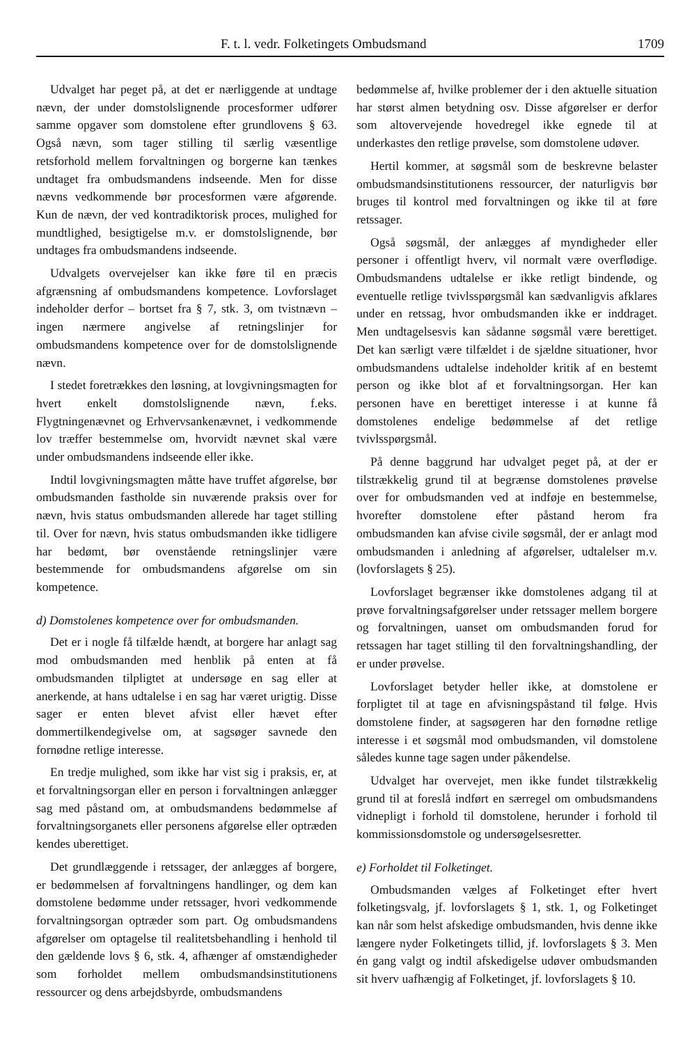F. t. l. vedr. Folketingets Ombudsmand 1709
Udvalget har peget på, at det er nærliggende at undtage nævn, der under domstolslignende procesformer udfører samme opgaver som domstolene efter grundlovens § 63. Også nævn, som tager stilling til særlig væsentlige retsforhold mellem forvaltningen og borgerne kan tænkes undtaget fra ombudsmandens indseende. Men for disse nævns vedkommende bør procesformen være afgørende. Kun de nævn, der ved kontradiktorisk proces, mulighed for mundtlighed, besigtigelse m.v. er domstolslignende, bør undtages fra ombudsmandens indseende.
Udvalgets overvejelser kan ikke føre til en præcis afgrænsning af ombudsmandens kompetence. Lovforslaget indeholder derfor – bortset fra § 7, stk. 3, om tvistnævn – ingen nærmere angivelse af retningslinjer for ombudsmandens kompetence over for de domstolslignende nævn.
I stedet foretrækkes den løsning, at lovgivningsmagten for hvert enkelt domstolslignende nævn, f.eks. Flygtningenævnet og Erhvervsankenævnet, i vedkommende lov træffer bestemmelse om, hvorvidt nævnet skal være under ombudsmandens indseende eller ikke.
Indtil lovgivningsmagten måtte have truffet afgørelse, bør ombudsmanden fastholde sin nuværende praksis over for nævn, hvis status ombudsmanden allerede har taget stilling til. Over for nævn, hvis status ombudsmanden ikke tidligere har bedømt, bør ovenstående retningslinjer være bestemmende for ombudsmandens afgørelse om sin kompetence.
d) Domstolenes kompetence over for ombudsmanden.
Det er i nogle få tilfælde hændt, at borgere har anlagt sag mod ombudsmanden med henblik på enten at få ombudsmanden tilpligtet at undersøge en sag eller at anerkende, at hans udtalelse i en sag har været urigtig. Disse sager er enten blevet afvist eller hævet efter dommertilkendegivelse om, at sagsøger savnede den fornødne retlige interesse.
En tredje mulighed, som ikke har vist sig i praksis, er, at et forvaltningsorgan eller en person i forvaltningen anlægger sag med påstand om, at ombudsmandens bedømmelse af forvaltningsorganets eller personens afgørelse eller optræden kendes uberettiget.
Det grundlæggende i retssager, der anlægges af borgere, er bedømmelsen af forvaltningens handlinger, og dem kan domstolene bedømme under retssager, hvori vedkommende forvaltningsorgan optræder som part. Og ombudsmandens afgørelser om optagelse til realitetsbehandling i henhold til den gældende lovs § 6, stk. 4, afhænger af omstændigheder som forholdet mellem ombudsmandsinstitutionens ressourcer og dens arbejdsbyrde, ombudsmandens
bedømmelse af, hvilke problemer der i den aktuelle situation har størst almen betydning osv. Disse afgørelser er derfor som altovervejende hovedregel ikke egnede til at underkastes den retlige prøvelse, som domstolene udøver.
Hertil kommer, at søgsmål som de beskrevne belaster ombudsmandsinstitutionens ressourcer, der naturligvis bør bruges til kontrol med forvaltningen og ikke til at føre retssager.
Også søgsmål, der anlægges af myndigheder eller personer i offentligt hverv, vil normalt være overflødige. Ombudsmandens udtalelse er ikke retligt bindende, og eventuelle retlige tvivlsspørgsmål kan sædvanligvis afklares under en retssag, hvor ombudsmanden ikke er inddraget. Men undtagelsesvis kan sådanne søgsmål være berettiget. Det kan særligt være tilfældet i de sjældne situationer, hvor ombudsmandens udtalelse indeholder kritik af en bestemt person og ikke blot af et forvaltningsorgan. Her kan personen have en berettiget interesse i at kunne få domstolenes endelige bedømmelse af det retlige tvivlsspørgsmål.
På denne baggrund har udvalget peget på, at der er tilstrækkelig grund til at begrænse domstolenes prøvelse over for ombudsmanden ved at indføje en bestemmelse, hvorefter domstolene efter påstand herom fra ombudsmanden kan afvise civile søgsmål, der er anlagt mod ombudsmanden i anledning af afgørelser, udtalelser m.v. (lovforslagets § 25).
Lovforslaget begrænser ikke domstolenes adgang til at prøve forvaltningsafgørelser under retssager mellem borgere og forvaltningen, uanset om ombudsmanden forud for retssagen har taget stilling til den forvaltningshandling, der er under prøvelse.
Lovforslaget betyder heller ikke, at domstolene er forpligtet til at tage en afvisningspåstand til følge. Hvis domstolene finder, at sagsøgeren har den fornødne retlige interesse i et søgsmål mod ombudsmanden, vil domstolene således kunne tage sagen under påkendelse.
Udvalget har overvejet, men ikke fundet tilstrækkelig grund til at foreslå indført en særregel om ombudsmandens vidnepligt i forhold til domstolene, herunder i forhold til kommissionsdomstole og undersøgelsesretter.
e) Forholdet til Folketinget.
Ombudsmanden vælges af Folketinget efter hvert folketingsvalg, jf. lovforslagets § 1, stk. 1, og Folketinget kan når som helst afskedige ombudsmanden, hvis denne ikke længere nyder Folketingets tillid, jf. lovforslagets § 3. Men én gang valgt og indtil afskedigelse udøver ombudsmanden sit hverv uafhængig af Folketinget, jf. lovforslagets § 10.